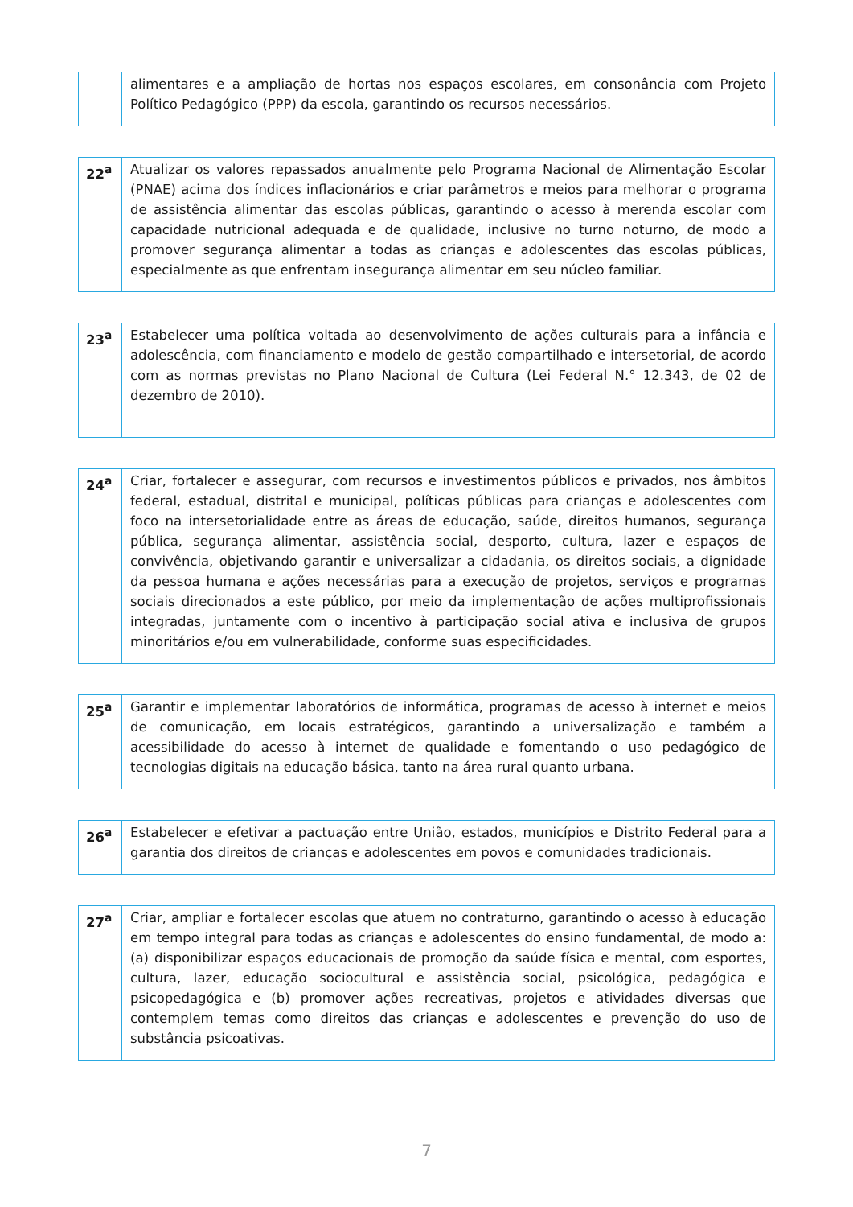| | alimentares e a ampliação de hortas nos espaços escolares, em consonância com Projeto Político Pedagógico (PPP) da escola, garantindo os recursos necessários. |
| 22<sup>a</sup> | Atualizar os valores repassados anualmente pelo Programa Nacional de Alimentação Escolar (PNAE) acima dos índices inflacionários e criar parâmetros e meios para melhorar o programa de assistência alimentar das escolas públicas, garantindo o acesso à merenda escolar com capacidade nutricional adequada e de qualidade, inclusive no turno noturno, de modo a promover segurança alimentar a todas as crianças e adolescentes das escolas públicas, especialmente as que enfrentam insegurança alimentar em seu núcleo familiar. |
| 23<sup>a</sup> | Estabelecer uma política voltada ao desenvolvimento de ações culturais para a infância e adolescência, com financiamento e modelo de gestão compartilhado e intersetorial, de acordo com as normas previstas no Plano Nacional de Cultura (Lei Federal N.° 12.343, de 02 de dezembro de 2010). |
| 24<sup>a</sup> | Criar, fortalecer e assegurar, com recursos e investimentos públicos e privados, nos âmbitos federal, estadual, distrital e municipal, políticas públicas para crianças e adolescentes com foco na intersetorialidade entre as áreas de educação, saúde, direitos humanos, segurança pública, segurança alimentar, assistência social, desporto, cultura, lazer e espaços de convivência, objetivando garantir e universalizar a cidadania, os direitos sociais, a dignidade da pessoa humana e ações necessárias para a execução de projetos, serviços e programas sociais direcionados a este público, por meio da implementação de ações multiprofissionais integradas, juntamente com o incentivo à participação social ativa e inclusiva de grupos minoritários e/ou em vulnerabilidade, conforme suas especificidades. |
| 25<sup>a</sup> | Garantir e implementar laboratórios de informática, programas de acesso à internet e meios de comunicação, em locais estratégicos, garantindo a universalização e também a acessibilidade do acesso à internet de qualidade e fomentando o uso pedagógico de tecnologias digitais na educação básica, tanto na área rural quanto urbana. |
| 26<sup>a</sup> | Estabelecer e efetivar a pactuação entre União, estados, municípios e Distrito Federal para a garantia dos direitos de crianças e adolescentes em povos e comunidades tradicionais. |
| 27<sup>a</sup> | Criar, ampliar e fortalecer escolas que atuem no contraturno, garantindo o acesso à educação em tempo integral para todas as crianças e adolescentes do ensino fundamental, de modo a: (a) disponibilizar espaços educacionais de promoção da saúde física e mental, com esportes, cultura, lazer, educação sociocultural e assistência social, psicológica, pedagógica e psicopedagógica e (b) promover ações recreativas, projetos e atividades diversas que contemplem temas como direitos das crianças e adolescentes e prevenção do uso de substância psicoativas. |
7